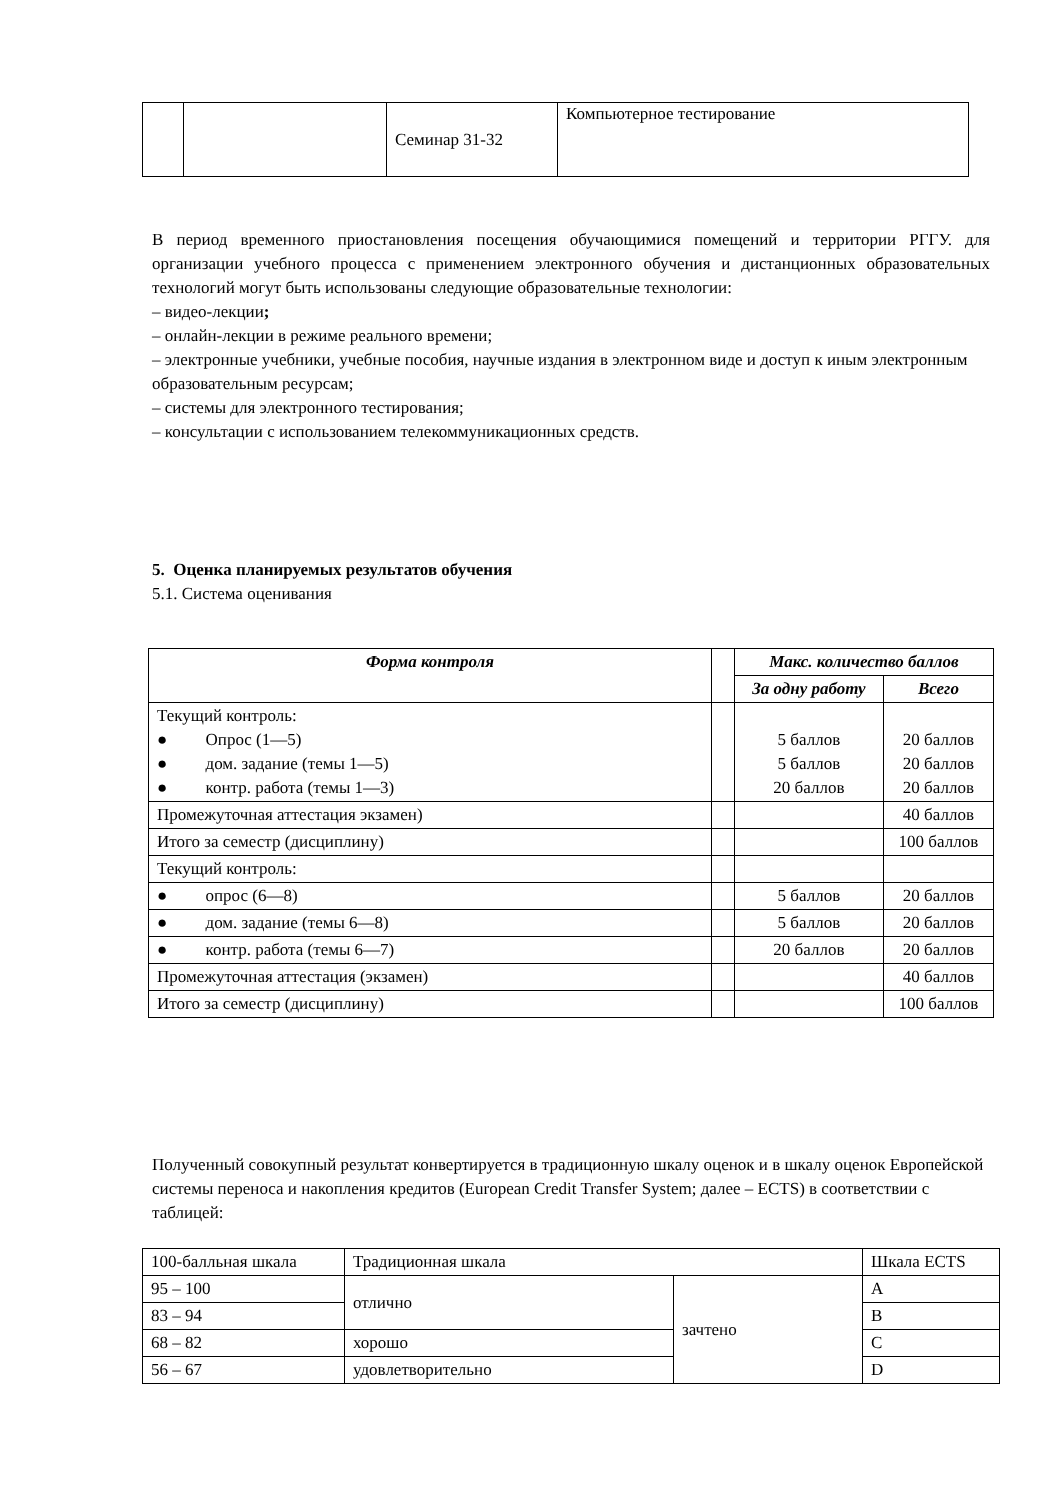| | | Семинар 31-32 | Компьютерное тестирование |
В период временного приостановления посещения обучающимися помещений и территории РГГУ. для организации учебного процесса с применением электронного обучения и дистанционных образовательных технологий могут быть использованы следующие образовательные технологии:
– видео-лекции;
– онлайн-лекции в режиме реального времени;
– электронные учебники, учебные пособия, научные издания в электронном виде и доступ к иным электронным образовательным ресурсам;
– системы для электронного тестирования;
– консультации с использованием телекоммуникационных средств.
5. Оценка планируемых результатов обучения
5.1. Система оценивания
| Форма контроля | | Макс. количество баллов | |
| --- | --- | --- | --- |
| | | За одну работу | Всего |
| Текущий контроль: ● Опрос (1—5) ● дом. задание (темы 1—5) ● контр. работа (темы 1—3) | | 5 баллов 5 баллов 20 баллов | 20 баллов 20 баллов 20 баллов |
| Промежуточная аттестация экзамен) | | | 40 баллов |
| Итого за семестр (дисциплину) | | | 100 баллов |
| Текущий контроль: | | | |
| ● опрос (6—8) | | 5 баллов | 20 баллов |
| ● дом. задание (темы 6—8) | | 5 баллов | 20 баллов |
| ● контр. работа (темы 6—7) | | 20 баллов | 20 баллов |
| Промежуточная аттестация (экзамен) | | | 40 баллов |
| Итого за семестр (дисциплину) | | | 100 баллов |
Полученный совокупный результат конвертируется в традиционную шкалу оценок и в шкалу оценок Европейской системы переноса и накопления кредитов (European Credit Transfer System; далее – ECTS) в соответствии с таблицей:
| 100-балльная шкала | Традиционная шкала | | Шкала ECTS |
| 95 – 100 | отлично | зачтено | A |
| 83 – 94 | | | B |
| 68 – 82 | хорошо | | C |
| 56 – 67 | удовлетворительно | | D |